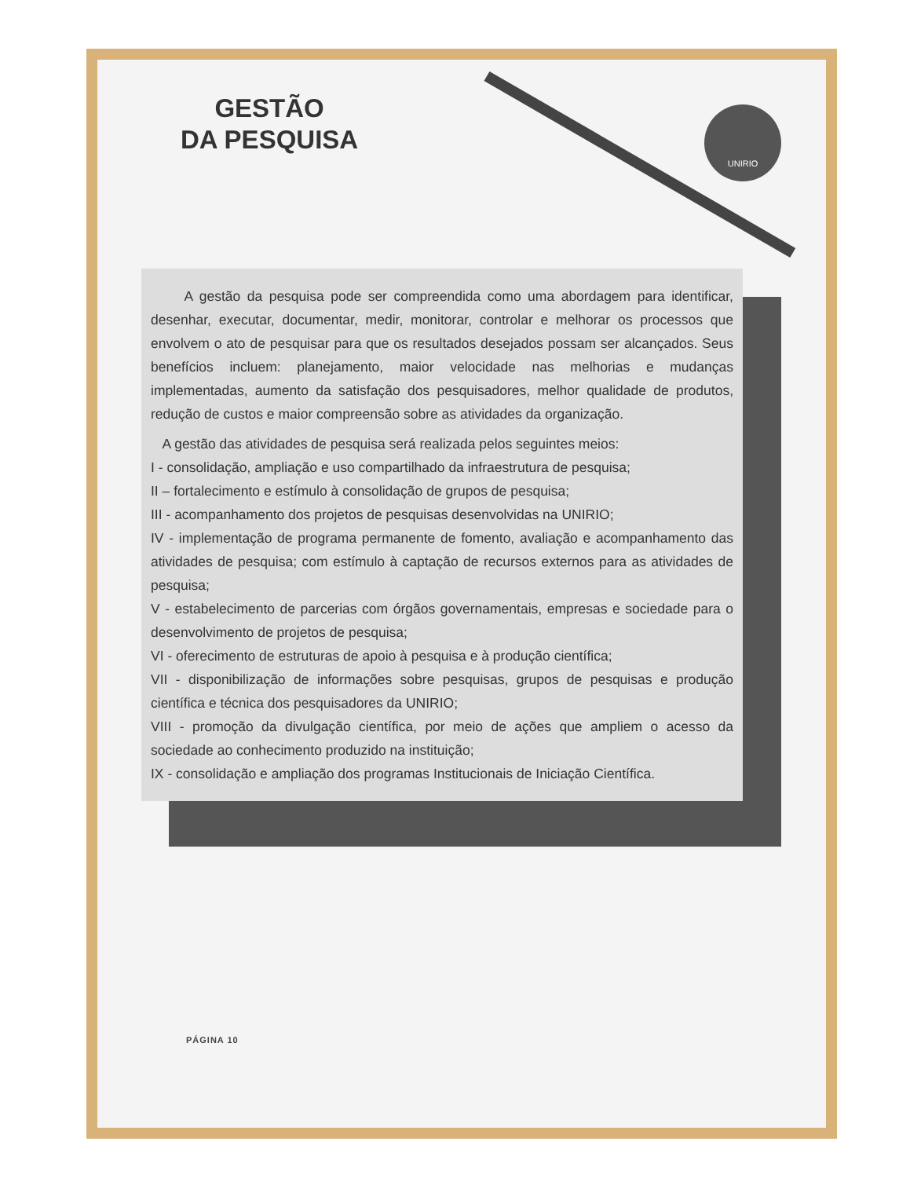GESTÃO
DA PESQUISA
UNIRIO
A gestão da pesquisa pode ser compreendida como uma abordagem para identificar, desenhar, executar, documentar, medir, monitorar, controlar e melhorar os processos que envolvem o ato de pesquisar para que os resultados desejados possam ser alcançados. Seus benefícios incluem: planejamento, maior velocidade nas melhorias e mudanças implementadas, aumento da satisfação dos pesquisadores, melhor qualidade de produtos, redução de custos e maior compreensão sobre as atividades da organização.
A gestão das atividades de pesquisa será realizada pelos seguintes meios:
I - consolidação, ampliação e uso compartilhado da infraestrutura de pesquisa;
II – fortalecimento e estímulo à consolidação de grupos de pesquisa;
III - acompanhamento dos projetos de pesquisas desenvolvidas na UNIRIO;
IV - implementação de programa permanente de fomento, avaliação e acompanhamento das atividades de pesquisa; com estímulo à captação de recursos externos para as atividades de pesquisa;
V - estabelecimento de parcerias com órgãos governamentais, empresas e sociedade para o desenvolvimento de projetos de pesquisa;
VI - oferecimento de estruturas de apoio à pesquisa e à produção científica;
VII - disponibilização de informações sobre pesquisas, grupos de pesquisas e produção científica e técnica dos pesquisadores da UNIRIO;
VIII - promoção da divulgação científica, por meio de ações que ampliem o acesso da sociedade ao conhecimento produzido na instituição;
IX - consolidação e ampliação dos programas Institucionais de Iniciação Científica.
PÁGINA 10